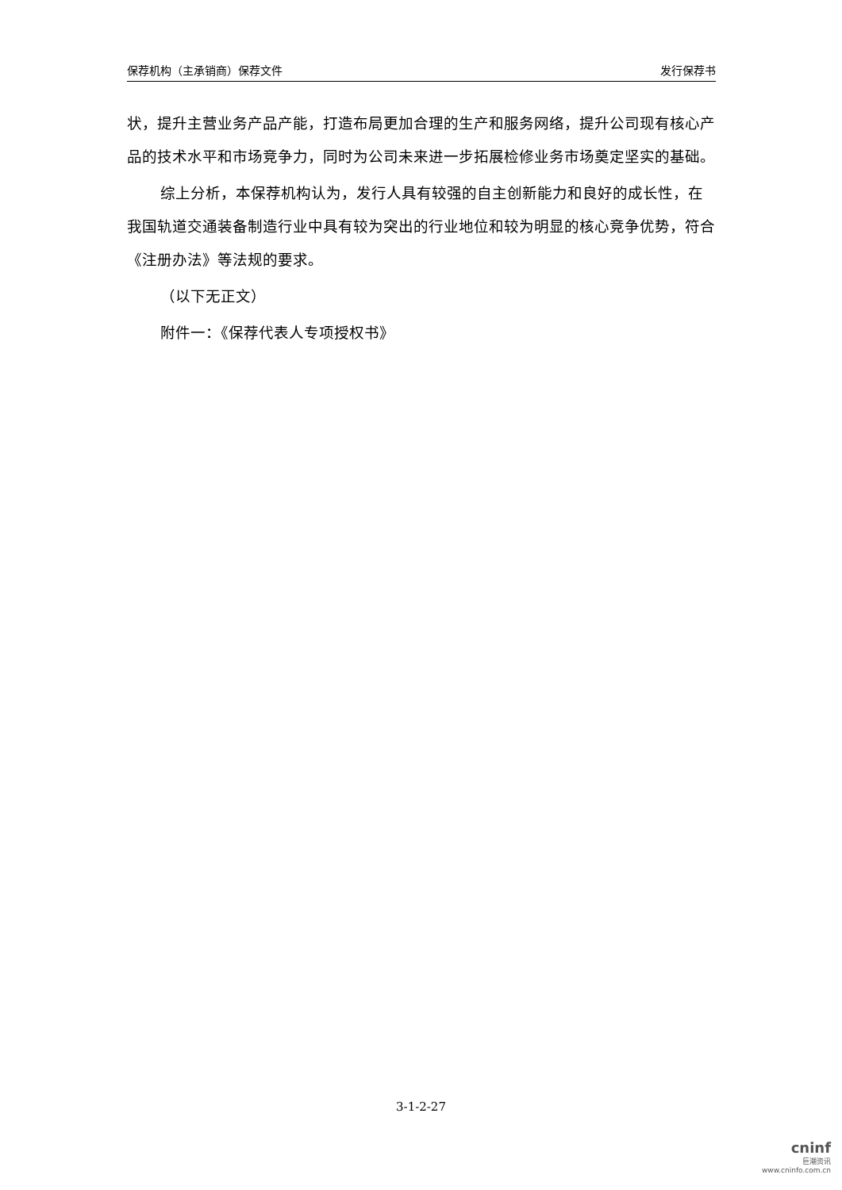保荐机构（主承销商）保荐文件 发行保荐书
状，提升主营业务产品产能，打造布局更加合理的生产和服务网络，提升公司现有核心产品的技术水平和市场竞争力，同时为公司未来进一步拓展检修业务市场奠定坚实的基础。
综上分析，本保荐机构认为，发行人具有较强的自主创新能力和良好的成长性，在我国轨道交通装备制造行业中具有较为突出的行业地位和较为明显的核心竞争优势，符合《注册办法》等法规的要求。
（以下无正文）
附件一：《保荐代表人专项授权书》
3-1-2-27
cninf
巨潮资讯
www.cninfo.com.cn